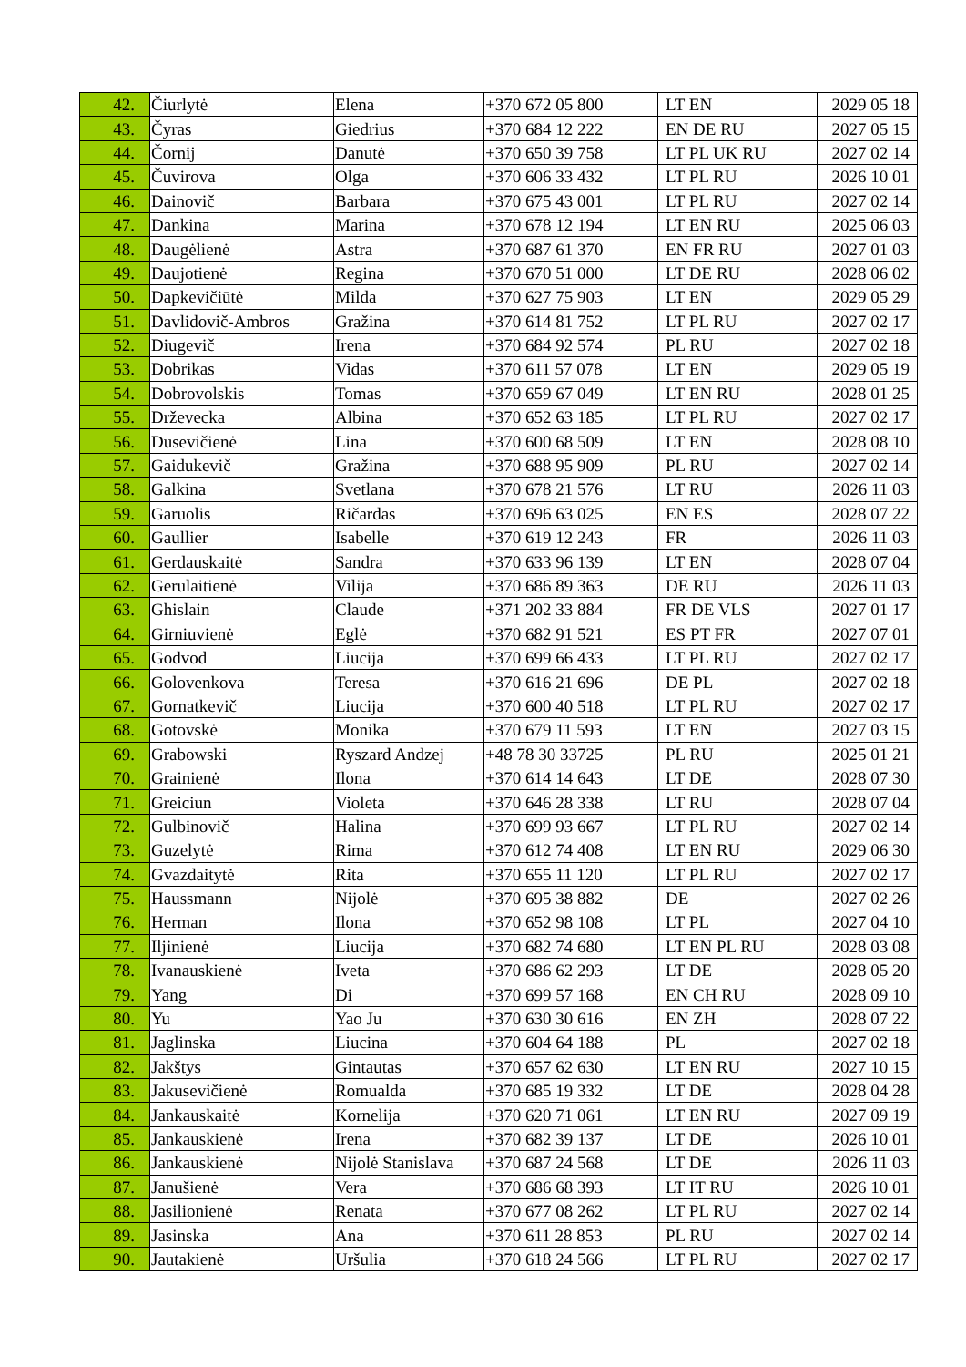| 42. | Čiurlytė | Elena | +370 672 05 800 | LT EN | 2029 05 18 |
| 43. | Čyras | Giedrius | +370 684 12 222 | EN DE RU | 2027 05 15 |
| 44. | Čornij | Danutė | +370 650 39 758 | LT PL UK RU | 2027 02 14 |
| 45. | Čuvirova | Olga | +370 606 33 432 | LT PL RU | 2026 10 01 |
| 46. | Dainovič | Barbara | +370 675 43 001 | LT PL RU | 2027 02 14 |
| 47. | Dankina | Marina | +370 678 12 194 | LT EN RU | 2025 06 03 |
| 48. | Daugėlienė | Astra | +370 687 61 370 | EN FR RU | 2027 01 03 |
| 49. | Daujotienė | Regina | +370 670 51 000 | LT DE RU | 2028 06 02 |
| 50. | Dapkevičiūtė | Milda | +370 627 75 903 | LT EN | 2029 05 29 |
| 51. | Davlidovič-Ambros | Gražina | +370 614 81 752 | LT PL RU | 2027 02 17 |
| 52. | Diugevič | Irena | +370 684 92 574 | PL RU | 2027 02 18 |
| 53. | Dobrikas | Vidas | +370 611 57 078 | LT EN | 2029 05 19 |
| 54. | Dobrovolskis | Tomas | +370 659 67 049 | LT EN RU | 2028 01 25 |
| 55. | Drževecka | Albina | +370 652 63 185 | LT PL RU | 2027 02 17 |
| 56. | Dusevičienė | Lina | +370 600 68 509 | LT EN | 2028 08 10 |
| 57. | Gaidukevič | Gražina | +370 688 95 909 | PL RU | 2027 02 14 |
| 58. | Galkina | Svetlana | +370 678 21 576 | LT RU | 2026 11 03 |
| 59. | Garuolis | Ričardas | +370 696 63 025 | EN ES | 2028 07 22 |
| 60. | Gaullier | Isabelle | +370 619 12 243 | FR | 2026 11 03 |
| 61. | Gerdauskaitė | Sandra | +370 633 96 139 | LT EN | 2028 07 04 |
| 62. | Gerulaitienė | Vilija | +370 686 89 363 | DE RU | 2026 11 03 |
| 63. | Ghislain | Claude | +371 202 33 884 | FR DE VLS | 2027 01 17 |
| 64. | Girniuvienė | Eglė | +370 682 91 521 | ES PT FR | 2027 07 01 |
| 65. | Godvod | Liucija | +370 699 66 433 | LT PL RU | 2027 02 17 |
| 66. | Golovenkova | Teresa | +370 616 21 696 | DE PL | 2027 02 18 |
| 67. | Gornatkevič | Liucija | +370 600 40 518 | LT PL RU | 2027 02 17 |
| 68. | Gotovskė | Monika | +370 679 11 593 | LT EN | 2027 03 15 |
| 69. | Grabowski | Ryszard Andzej | +48 78 30 33725 | PL RU | 2025 01 21 |
| 70. | Grainienė | Ilona | +370 614 14 643 | LT DE | 2028 07 30 |
| 71. | Greiciun | Violeta | +370 646 28 338 | LT RU | 2028 07 04 |
| 72. | Gulbinovič | Halina | +370 699 93 667 | LT PL RU | 2027 02 14 |
| 73. | Guzelytė | Rima | +370 612 74 408 | LT EN RU | 2029 06 30 |
| 74. | Gvazdaitytė | Rita | +370 655 11 120 | LT PL RU | 2027 02 17 |
| 75. | Haussmann | Nijolė | +370 695 38 882 | DE | 2027 02 26 |
| 76. | Herman | Ilona | +370 652 98 108 | LT PL | 2027 04 10 |
| 77. | Iljinienė | Liucija | +370 682 74 680 | LT EN PL RU | 2028 03 08 |
| 78. | Ivanauskienė | Iveta | +370 686 62 293 | LT DE | 2028 05 20 |
| 79. | Yang | Di | +370 699 57 168 | EN CH RU | 2028 09 10 |
| 80. | Yu | Yao Ju | +370 630 30 616 | EN ZH | 2028 07 22 |
| 81. | Jaglinska | Liucina | +370 604 64 188 | PL | 2027 02 18 |
| 82. | Jakštys | Gintautas | +370 657 62 630 | LT EN RU | 2027 10 15 |
| 83. | Jakusevičienė | Romualda | +370 685 19 332 | LT DE | 2028 04 28 |
| 84. | Jankauskaitė | Kornelija | +370 620 71 061 | LT EN RU | 2027 09 19 |
| 85. | Jankauskienė | Irena | +370 682 39 137 | LT DE | 2026 10 01 |
| 86. | Jankauskienė | Nijolė Stanislava | +370 687 24 568 | LT DE | 2026 11 03 |
| 87. | Janušienė | Vera | +370 686 68 393 | LT IT RU | 2026 10 01 |
| 88. | Jasilionienė | Renata | +370 677 08 262 | LT PL RU | 2027 02 14 |
| 89. | Jasinska | Ana | +370 611 28 853 | PL RU | 2027 02 14 |
| 90. | Jautakienė | Uršulia | +370 618 24 566 | LT PL RU | 2027 02 17 |